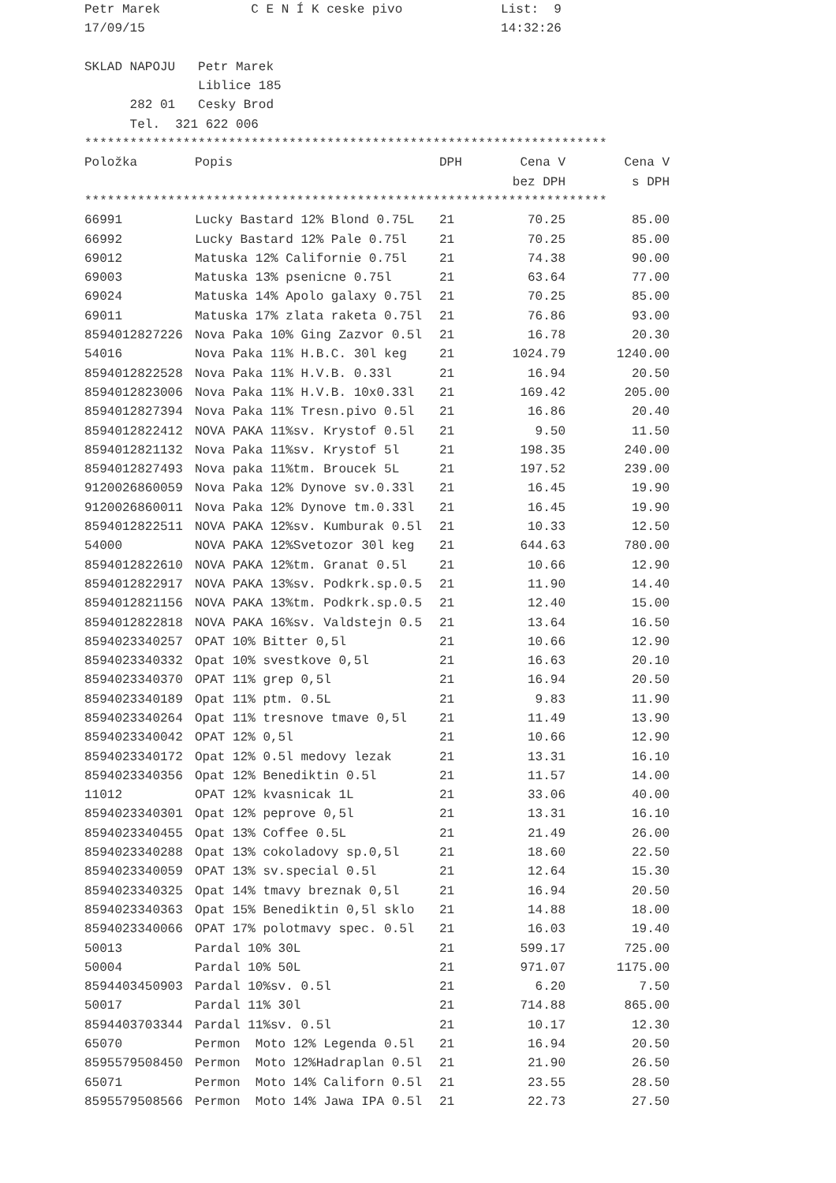Petr Marek C E N Í K ceske pivo List: 9
17/09/15 14:32:26
SKLAD NAPOJU Petr Marek
Liblice 185
282 01 Cesky Brod
Tel. 321 622 006
*********************************************************************
| Položka | Popis | DPH | Cena V | Cena V |
| --- | --- | --- | --- | --- |
| | | | bez DPH | s DPH |
*********************************************************************
| 66991 | Lucky Bastard 12% Blond 0.75L | 21 | 70.25 | 85.00 |
| 66992 | Lucky Bastard 12% Pale 0.75l | 21 | 70.25 | 85.00 |
| 69012 | Matuska 12% Californie 0.75l | 21 | 74.38 | 90.00 |
| 69003 | Matuska 13% psenicne 0.75l | 21 | 63.64 | 77.00 |
| 69024 | Matuska 14% Apolo galaxy 0.75l | 21 | 70.25 | 85.00 |
| 69011 | Matuska 17% zlata raketa 0.75l | 21 | 76.86 | 93.00 |
| 8594012827226 | Nova Paka 10% Ging Zazvor 0.5l | 21 | 16.78 | 20.30 |
| 54016 | Nova Paka 11% H.B.C. 30l keg | 21 | 1024.79 | 1240.00 |
| 8594012822528 | Nova Paka 11% H.V.B. 0.33l | 21 | 16.94 | 20.50 |
| 8594012823006 | Nova Paka 11% H.V.B. 10x0.33l | 21 | 169.42 | 205.00 |
| 8594012827394 | Nova Paka 11% Tresn.pivo 0.5l | 21 | 16.86 | 20.40 |
| 8594012822412 | NOVA PAKA 11%sv. Krystof 0.5l | 21 | 9.50 | 11.50 |
| 8594012821132 | Nova Paka 11%sv. Krystof 5l | 21 | 198.35 | 240.00 |
| 8594012827493 | Nova paka 11%tm. Broucek 5L | 21 | 197.52 | 239.00 |
| 9120026860059 | Nova Paka 12% Dynove sv.0.33l | 21 | 16.45 | 19.90 |
| 9120026860011 | Nova Paka 12% Dynove tm.0.33l | 21 | 16.45 | 19.90 |
| 8594012822511 | NOVA PAKA 12%sv. Kumburak 0.5l | 21 | 10.33 | 12.50 |
| 54000 | NOVA PAKA 12%Svetozor 30l keg | 21 | 644.63 | 780.00 |
| 8594012822610 | NOVA PAKA 12%tm. Granat 0.5l | 21 | 10.66 | 12.90 |
| 8594012822917 | NOVA PAKA 13%sv. Podkrk.sp.0.5 | 21 | 11.90 | 14.40 |
| 8594012821156 | NOVA PAKA 13%tm. Podkrk.sp.0.5 | 21 | 12.40 | 15.00 |
| 8594012822818 | NOVA PAKA 16%sv. Valdstejn 0.5 | 21 | 13.64 | 16.50 |
| 8594023340257 | OPAT 10% Bitter 0,5l | 21 | 10.66 | 12.90 |
| 8594023340332 | Opat 10% svestkove 0,5l | 21 | 16.63 | 20.10 |
| 8594023340370 | OPAT 11% grep 0,5l | 21 | 16.94 | 20.50 |
| 8594023340189 | Opat 11% ptm. 0.5L | 21 | 9.83 | 11.90 |
| 8594023340264 | Opat 11% tresnove tmave 0,5l | 21 | 11.49 | 13.90 |
| 8594023340042 | OPAT 12% 0,5l | 21 | 10.66 | 12.90 |
| 8594023340172 | Opat 12% 0.5l medovy lezak | 21 | 13.31 | 16.10 |
| 8594023340356 | Opat 12% Benediktin 0.5l | 21 | 11.57 | 14.00 |
| 11012 | OPAT 12% kvasnicak 1L | 21 | 33.06 | 40.00 |
| 8594023340301 | Opat 12% peprove 0,5l | 21 | 13.31 | 16.10 |
| 8594023340455 | Opat 13% Coffee 0.5L | 21 | 21.49 | 26.00 |
| 8594023340288 | Opat 13% cokoladovy sp.0,5l | 21 | 18.60 | 22.50 |
| 8594023340059 | OPAT 13% sv.special 0.5l | 21 | 12.64 | 15.30 |
| 8594023340325 | Opat 14% tmavy breznak 0,5l | 21 | 16.94 | 20.50 |
| 8594023340363 | Opat 15% Benediktin 0,5l sklo | 21 | 14.88 | 18.00 |
| 8594023340066 | OPAT 17% polotmavy spec. 0.5l | 21 | 16.03 | 19.40 |
| 50013 | Pardal 10% 30L | 21 | 599.17 | 725.00 |
| 50004 | Pardal 10% 50L | 21 | 971.07 | 1175.00 |
| 8594403450903 | Pardal 10%sv. 0.5l | 21 | 6.20 | 7.50 |
| 50017 | Pardal 11% 30l | 21 | 714.88 | 865.00 |
| 8594403703344 | Pardal 11%sv. 0.5l | 21 | 10.17 | 12.30 |
| 65070 | Permon Moto 12% Legenda 0.5l | 21 | 16.94 | 20.50 |
| 8595579508450 | Permon Moto 12%Hadraplan 0.5l | 21 | 21.90 | 26.50 |
| 65071 | Permon Moto 14% Californ 0.5l | 21 | 23.55 | 28.50 |
| 8595579508566 | Permon Moto 14% Jawa IPA 0.5l | 21 | 22.73 | 27.50 |